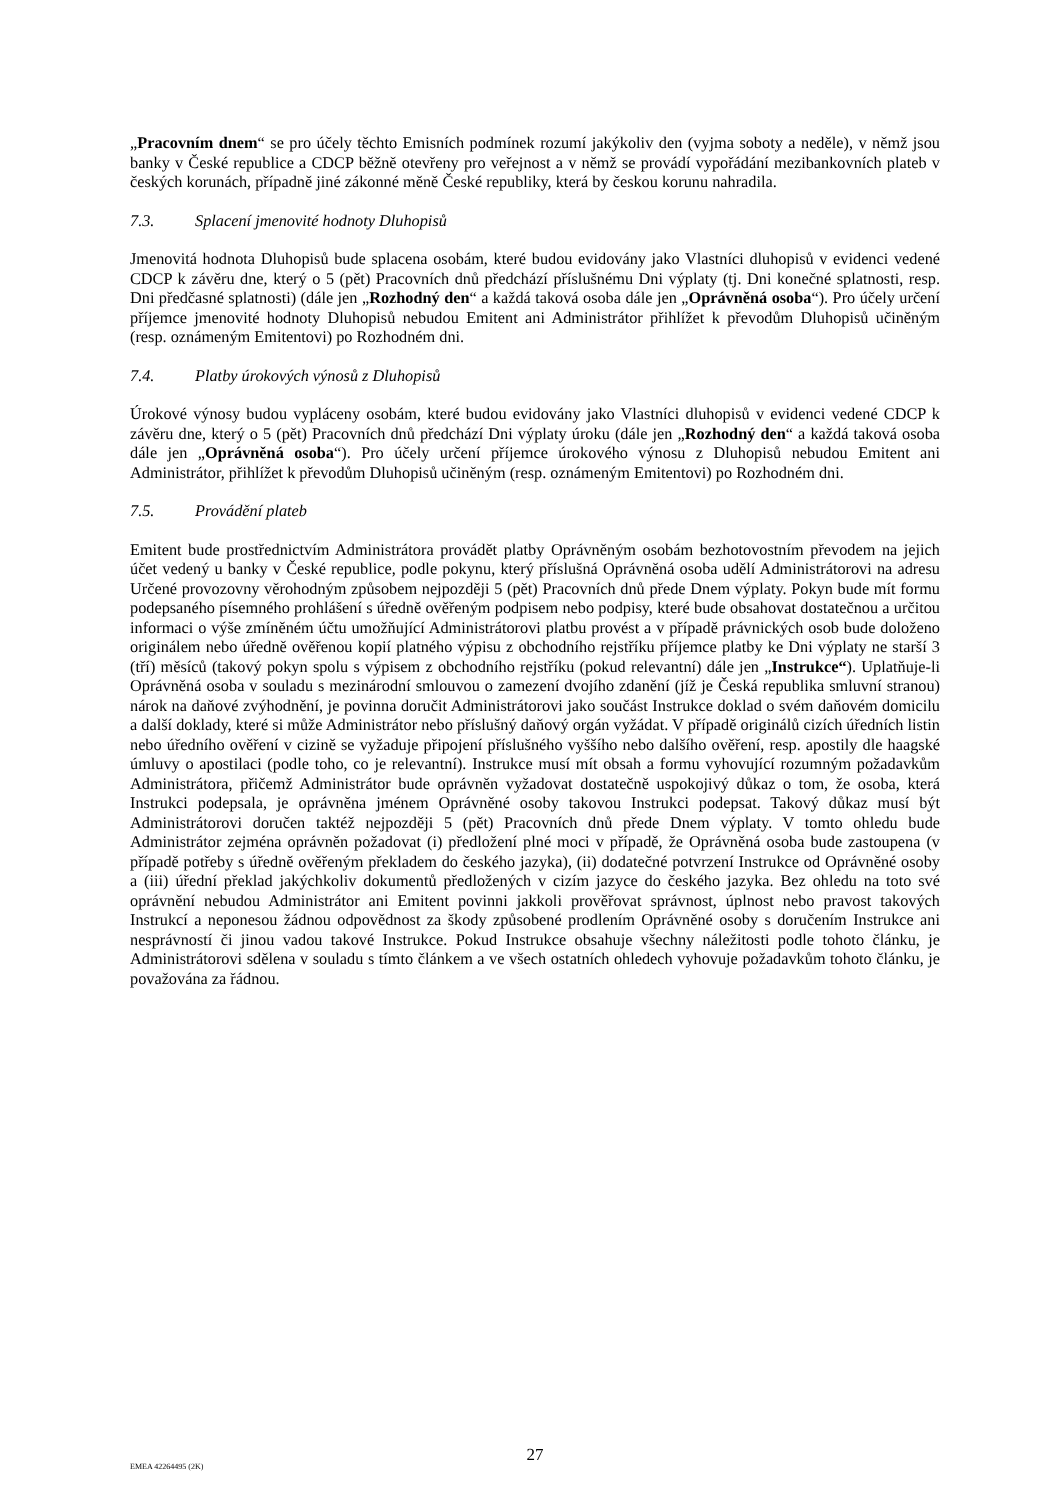„Pracovním dnem“ se pro účely těchto Emisních podmínek rozumí jakýkoliv den (vyjma soboty a neděle), v němž jsou banky v České republice a CDCP běžně otevřeny pro veřejnost a v němž se provádí vypořádání mezibankovních plateb v českých korunách, případně jiné zákonné měně České republiky, která by českou korunu nahradila.
7.3. Splacení jmenovité hodnoty Dluhopisů
Jmenovitá hodnota Dluhopisů bude splacena osobám, které budou evidovány jako Vlastníci dluhopisů v evidenci vedené CDCP k závěru dne, který o 5 (pět) Pracovních dnů předchází příslušnému Dni výplaty (tj. Dni konečné splatnosti, resp. Dni předčasné splatnosti) (dále jen „Rozhodný den“ a každá taková osoba dále jen „Oprávněná osoba“). Pro účely určení příjemce jmenovité hodnoty Dluhopisů nebudou Emitent ani Administrátor přihlížet k převodům Dluhopisů učiněným (resp. oznámeným Emitentovi) po Rozhodném dni.
7.4. Platby úrokových výnosů z Dluhopisů
Úrokové výnosy budou vypláceny osobám, které budou evidovány jako Vlastníci dluhopisů v evidenci vedené CDCP k závěru dne, který o 5 (pět) Pracovních dnů předchází Dni výplaty úroku (dále jen „Rozhodný den“ a každá taková osoba dále jen „Oprávněná osoba“). Pro účely určení příjemce úrokového výnosu z Dluhopisů nebudou Emitent ani Administrátor, přihlížet k převodům Dluhopisů učiněným (resp. oznámeným Emitentovi) po Rozhodném dni.
7.5. Provádění plateb
Emitent bude prostřednictvím Administrátora provádět platby Oprávněným osobám bezhotovostním převodem na jejich účet vedený u banky v České republice, podle pokynu, který příslušná Oprávněná osoba udělí Administrátorovi na adresu Určené provozovny věrohodným způsobem nejpozději 5 (pět) Pracovních dnů přede Dnem výplaty. Pokyn bude mít formu podepsaného písemného prohlášení s úředně ověřeným podpisem nebo podpisy, které bude obsahovat dostatečnou a určitou informaci o výše zmíněném účtu umožňující Administrátorovi platbu provést a v případě právnických osob bude doloženo originálem nebo úředně ověřenou kopií platného výpisu z obchodního rejstříku příjemce platby ke Dni výplaty ne starší 3 (tří) měsíců (takový pokyn spolu s výpisem z obchodního rejstříku (pokud relevantní) dále jen „Instrukce“). Uplatňuje-li Oprávněná osoba v souladu s mezinárodní smlouvou o zamezení dvojího zdanění (jíž je Česká republika smluvní stranou) nárok na daňové zvýhodnění, je povinna doručit Administrátorovi jako součást Instrukce doklad o svém daňovém domicilu a další doklady, které si může Administrátor nebo příslušný daňový orgán vyžádat. V případě originálů cizích úředních listin nebo úředního ověření v cizině se vyžaduje připojení příslušného vyššího nebo dalšího ověření, resp. apostily dle haagské úmluvy o apostilaci (podle toho, co je relevantní). Instrukce musí mít obsah a formu vyhovující rozumným požadavkům Administrátora, přičemž Administrátor bude oprávněn vyžadovat dostatečně uspokojivý důkaz o tom, že osoba, která Instrukci podepsala, je oprávněna jménem Oprávněné osoby takovou Instrukci podepsat. Takový důkaz musí být Administrátorovi doručen taktéž nejpozději 5 (pět) Pracovních dnů přede Dnem výplaty. V tomto ohledu bude Administrátor zejména oprávněn požadovat (i) předložení plné moci v případě, že Oprávněná osoba bude zastoupena (v případě potřeby s úředně ověřeným překladem do českého jazyka), (ii) dodatečné potvrzení Instrukce od Oprávněné osoby a (iii) úřední překlad jakýchkoliv dokumentů předložených v cizím jazyce do českého jazyka. Bez ohledu na toto své oprávnění nebudou Administrátor ani Emitent povinni jakkoli prověřovat správnost, úplnost nebo pravost takových Instrukcí a neponesou žádnou odpovědnost za škody způsobené prodlením Oprávněné osoby s doručením Instrukce ani nesprávností či jinou vadou takové Instrukce. Pokud Instrukce obsahuje všechny náležitosti podle tohoto článku, je Administrátorovi sdělena v souladu s tímto článkem a ve všech ostatních ohledech vyhovuje požadavkům tohoto článku, je považována za řádnou.
EMEA 42264495 (2K)
27